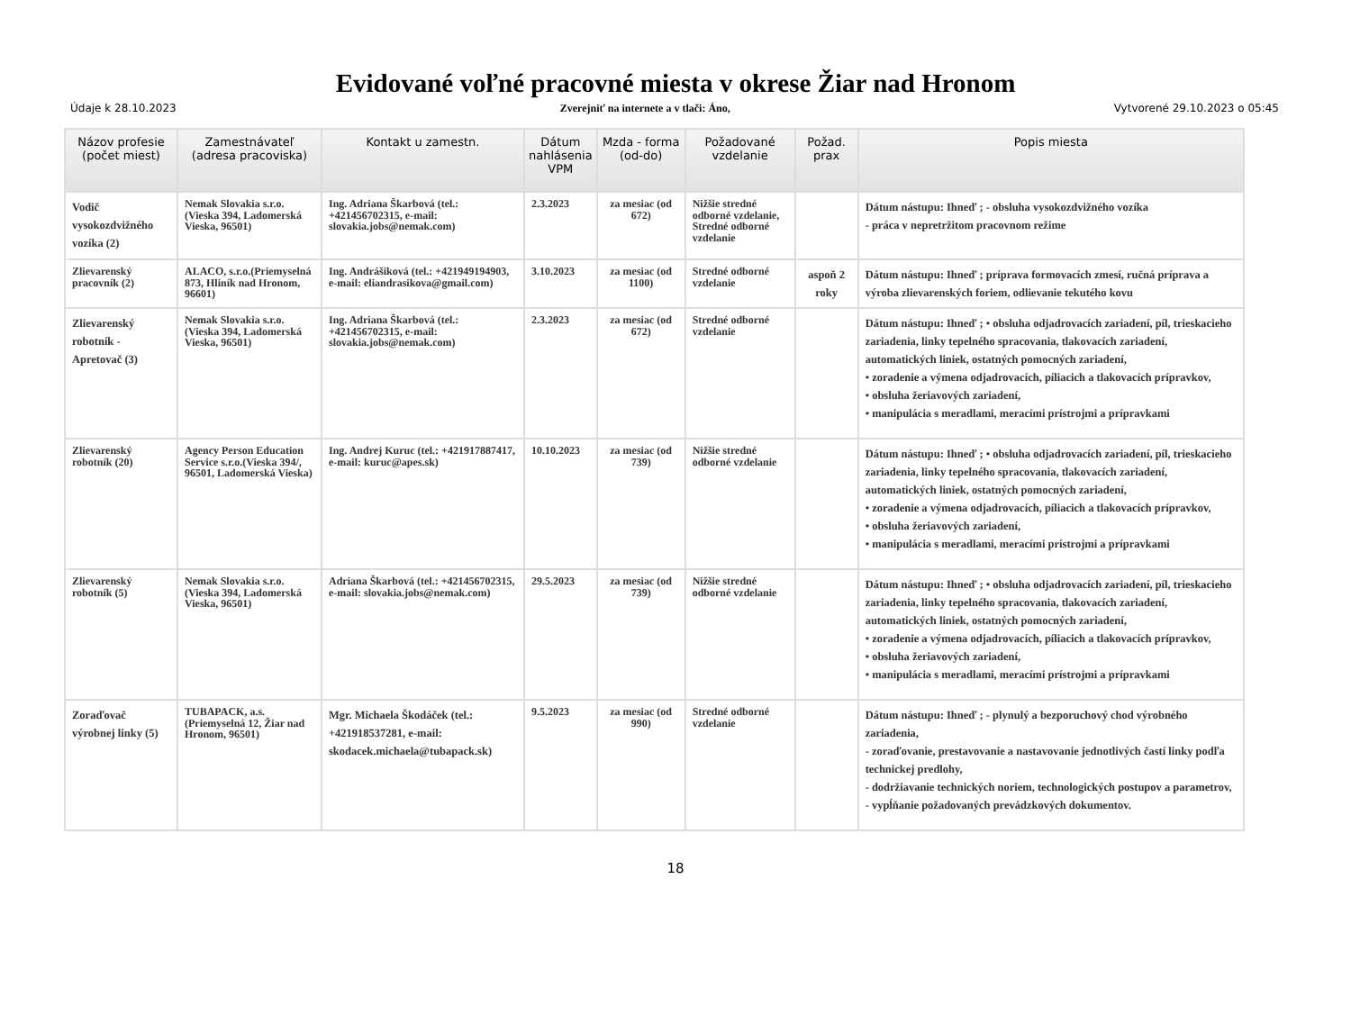Evidované voľné pracovné miesta v okrese Žiar nad Hronom
Údaje k 28.10.2023 Zverejniť na internete a v tlači: Áno, Vytvorené 29.10.2023 o 05:45
| Názov profesie (počet miest) | Zamestnávateľ (adresa pracoviska) | Kontakt u zamestn. | Dátum nahlásenia VPM | Mzda - forma (od-do) | Požadované vzdelanie | Požad. prax | Popis miesta |
| --- | --- | --- | --- | --- | --- | --- | --- |
| Vodič vysokozdvižného vozíka (2) | Nemak Slovakia s.r.o.(Vieska 394, Ladomerská Vieska, 96501) | Ing. Adriana Škarbová (tel.: +421456702315, e-mail: slovakia.jobs@nemak.com) | 2.3.2023 | za mesiac (od 672) | Nižšie stredné odborné vzdelanie, Stredné odborné vzdelanie | | Dátum nástupu: Ihneď ; - obsluha vysokozdvižného vozíka - práca v nepretržitom pracovnom režime |
| Zlievarenský pracovník (2) | ALACO, s.r.o.(Priemyselná 873, Hliník nad Hronom, 96601) | Ing. Andrášiková (tel.: +421949194903, e-mail: eliandrasikova@gmail.com) | 3.10.2023 | za mesiac (od 1100) | Stredné odborné vzdelanie | aspoň 2 roky | Dátum nástupu: Ihneď ; príprava formovacích zmesí, ručná príprava a výroba zlievarenských foriem, odlievanie tekutého kovu |
| Zlievarenský robotník - Apretovač (3) | Nemak Slovakia s.r.o.(Vieska 394, Ladomerská Vieska, 96501) | Ing. Adriana Škarbová (tel.: +421456702315, e-mail: slovakia.jobs@nemak.com) | 2.3.2023 | za mesiac (od 672) | Stredné odborné vzdelanie | | Dátum nástupu: Ihneď ; • obsluha odjadrovacích zariadení, píl, trieskacieho zariadenia, linky tepelného spracovania, tlakovacích zariadení, automatických liniek, ostatných pomocných zariadení, • zoradenie a výmena odjadrovacích, píliacich a tlakovacích prípravkov, • obsluha žeriavových zariadení, • manipulácia s meradlami, meracími prístrojmi a prípravkami |
| Zlievarenský robotník (20) | Agency Person Education Service s.r.o.(Vieska 394/, 96501, Ladomerská Vieska) | Ing. Andrej Kuruc (tel.: +421917887417, e-mail: kuruc@apes.sk) | 10.10.2023 | za mesiac (od 739) | Nižšie stredné odborné vzdelanie | | Dátum nástupu: Ihneď ; • obsluha odjadrovacích zariadení, píl, trieskacieho zariadenia, linky tepelného spracovania, tlakovacích zariadení, automatických liniek, ostatných pomocných zariadení, • zoradenie a výmena odjadrovacích, píliacich a tlakovacích prípravkov, • obsluha žeriavových zariadení, • manipulácia s meradlami, meracími prístrojmi a prípravkami |
| Zlievarenský robotník (5) | Nemak Slovakia s.r.o.(Vieska 394, Ladomerská Vieska, 96501) | Adriana Škarbová (tel.: +421456702315, e-mail: slovakia.jobs@nemak.com) | 29.5.2023 | za mesiac (od 739) | Nižšie stredné odborné vzdelanie | | Dátum nástupu: Ihneď ; • obsluha odjadrovacích zariadení, píl, trieskacieho zariadenia, linky tepelného spracovania, tlakovacích zariadení, automatických liniek, ostatných pomocných zariadení, • zoradenie a výmena odjadrovacích, píliacich a tlakovacích prípravkov, • obsluha žeriavových zariadení, • manipulácia s meradlami, meracími prístrojmi a prípravkami |
| Zoraďovač výrobnej linky (5) | TUBAPACK, a.s.(Priemyselná 12, Žiar nad Hronom, 96501) | Mgr. Michaela Škodáček (tel.: +421918537281, e-mail: skodacek.michaela@tubapack.sk) | 9.5.2023 | za mesiac (od 990) | Stredné odborné vzdelanie | | Dátum nástupu: Ihneď ; - plynulý a bezporuchový chod výrobného zariadenia, - zoraďovanie, prestavovanie a nastavovanie jednotlivých častí linky podľa technickej predlohy, - dodržiavanie technických noriem, technologických postupov a parametrov, - vypĺňanie požadovaných prevádzkových dokumentov. |
18